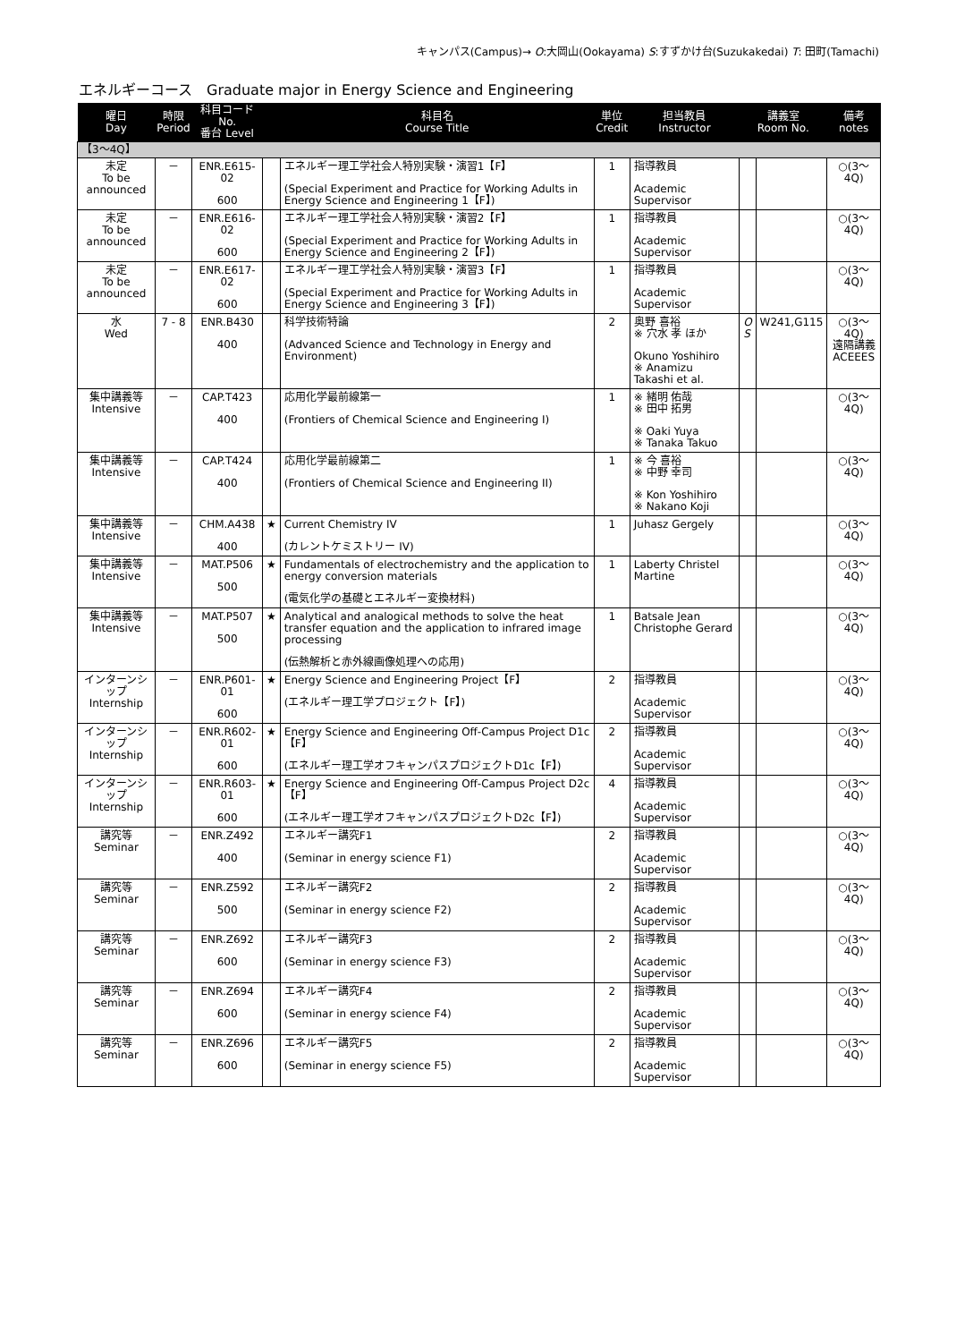キャンパス(Campus)→ O:大岡山(Ookayama) S:すずかけ台(Suzukakedai) T: 田町(Tamachi)
エネルギーコース　Graduate major in Energy Science and Engineering
| 曜日 Day | 時限 Period | 科目コード No. 番台 Level | | 科目名 Course Title | 単位 Credit | 担当教員 Instructor | 講義室 Room No. | | 備考 notes |
| --- | --- | --- | --- | --- | --- | --- | --- | --- | --- |
| 【3～4Q】 | | | | | | | | | |
| 未定 To be announced | － | ENR.E615-02 600 | | エネルギー理工学社会人特別実験・演習1【F】 (Special Experiment and Practice for Working Adults in Energy Science and Engineering 1【F】) | 1 | 指導教員 Academic Supervisor | | | ○(3～4Q) |
| 未定 To be announced | － | ENR.E616-02 600 | | エネルギー理工学社会人特別実験・演習2【F】 (Special Experiment and Practice for Working Adults in Energy Science and Engineering 2【F】) | 1 | 指導教員 Academic Supervisor | | | ○(3～4Q) |
| 未定 To be announced | － | ENR.E617-02 600 | | エネルギー理工学社会人特別実験・演習3【F】 (Special Experiment and Practice for Working Adults in Energy Science and Engineering 3【F】) | 1 | 指導教員 Academic Supervisor | | | ○(3～4Q) |
| 水 Wed | 7 - 8 | ENR.B430 400 | | 科学技術特論 (Advanced Science and Technology in Energy and Environment) | 2 | 奥野 喜裕 ※ 穴水 孝 ほか Okuno Yoshihiro ※ Anamizu Takashi et al. | O S | W241,G115 | ○(3～4Q) 遠隔講義 ACEEES |
| 集中講義等 Intensive | － | CAP.T423 400 | | 応用化学最前線第一 (Frontiers of Chemical Science and Engineering I) | 1 | ※ 緒明 佑哉 ※ 田中 拓男 ※ Oaki Yuya ※ Tanaka Takuo | | | ○(3～4Q) |
| 集中講義等 Intensive | － | CAP.T424 400 | | 応用化学最前線第二 (Frontiers of Chemical Science and Engineering II) | 1 | ※ 今 喜裕 ※ 中野 幸司 ※ Kon Yoshihiro ※ Nakano Koji | | | ○(3～4Q) |
| 集中講義等 Intensive | － | CHM.A438 400 | ★ | Current Chemistry IV (カレントケミストリー IV) | 1 | Juhasz Gergely | | | ○(3～4Q) |
| 集中講義等 Intensive | － | MAT.P506 500 | ★ | Fundamentals of electrochemistry and the application to energy conversion materials (電気化学の基礎とエネルギー変換材料) | 1 | Laberty Christel Martine | | | ○(3～4Q) |
| 集中講義等 Intensive | － | MAT.P507 500 | ★ | Analytical and analogical methods to solve the heat transfer equation and the application to infrared image processing (伝熱解析と赤外線画像処理への応用) | 1 | Batsale Jean Christophe Gerard | | | ○(3～4Q) |
| インターンシップ Internship | － | ENR.P601-01 600 | ★ | Energy Science and Engineering Project【F】 (エネルギー理工学プロジェクト【F】) | 2 | 指導教員 Academic Supervisor | | | ○(3～4Q) |
| インターンシップ Internship | － | ENR.R602-01 600 | ★ | Energy Science and Engineering Off-Campus Project D1c【F】 (エネルギー理工学オフキャンパスプロジェクトD1c【F】) | 2 | 指導教員 Academic Supervisor | | | ○(3～4Q) |
| インターンシップ Internship | － | ENR.R603-01 600 | ★ | Energy Science and Engineering Off-Campus Project D2c【F】 (エネルギー理工学オフキャンパスプロジェクトD2c【F】) | 4 | 指導教員 Academic Supervisor | | | ○(3～4Q) |
| 講究等 Seminar | － | ENR.Z492 400 | | エネルギー講究F1 (Seminar in energy science F1) | 2 | 指導教員 Academic Supervisor | | | ○(3～4Q) |
| 講究等 Seminar | － | ENR.Z592 500 | | エネルギー講究F2 (Seminar in energy science F2) | 2 | 指導教員 Academic Supervisor | | | ○(3～4Q) |
| 講究等 Seminar | － | ENR.Z692 600 | | エネルギー講究F3 (Seminar in energy science F3) | 2 | 指導教員 Academic Supervisor | | | ○(3～4Q) |
| 講究等 Seminar | － | ENR.Z694 600 | | エネルギー講究F4 (Seminar in energy science F4) | 2 | 指導教員 Academic Supervisor | | | ○(3～4Q) |
| 講究等 Seminar | － | ENR.Z696 600 | | エネルギー講究F5 (Seminar in energy science F5) | 2 | 指導教員 Academic Supervisor | | | ○(3～4Q) |